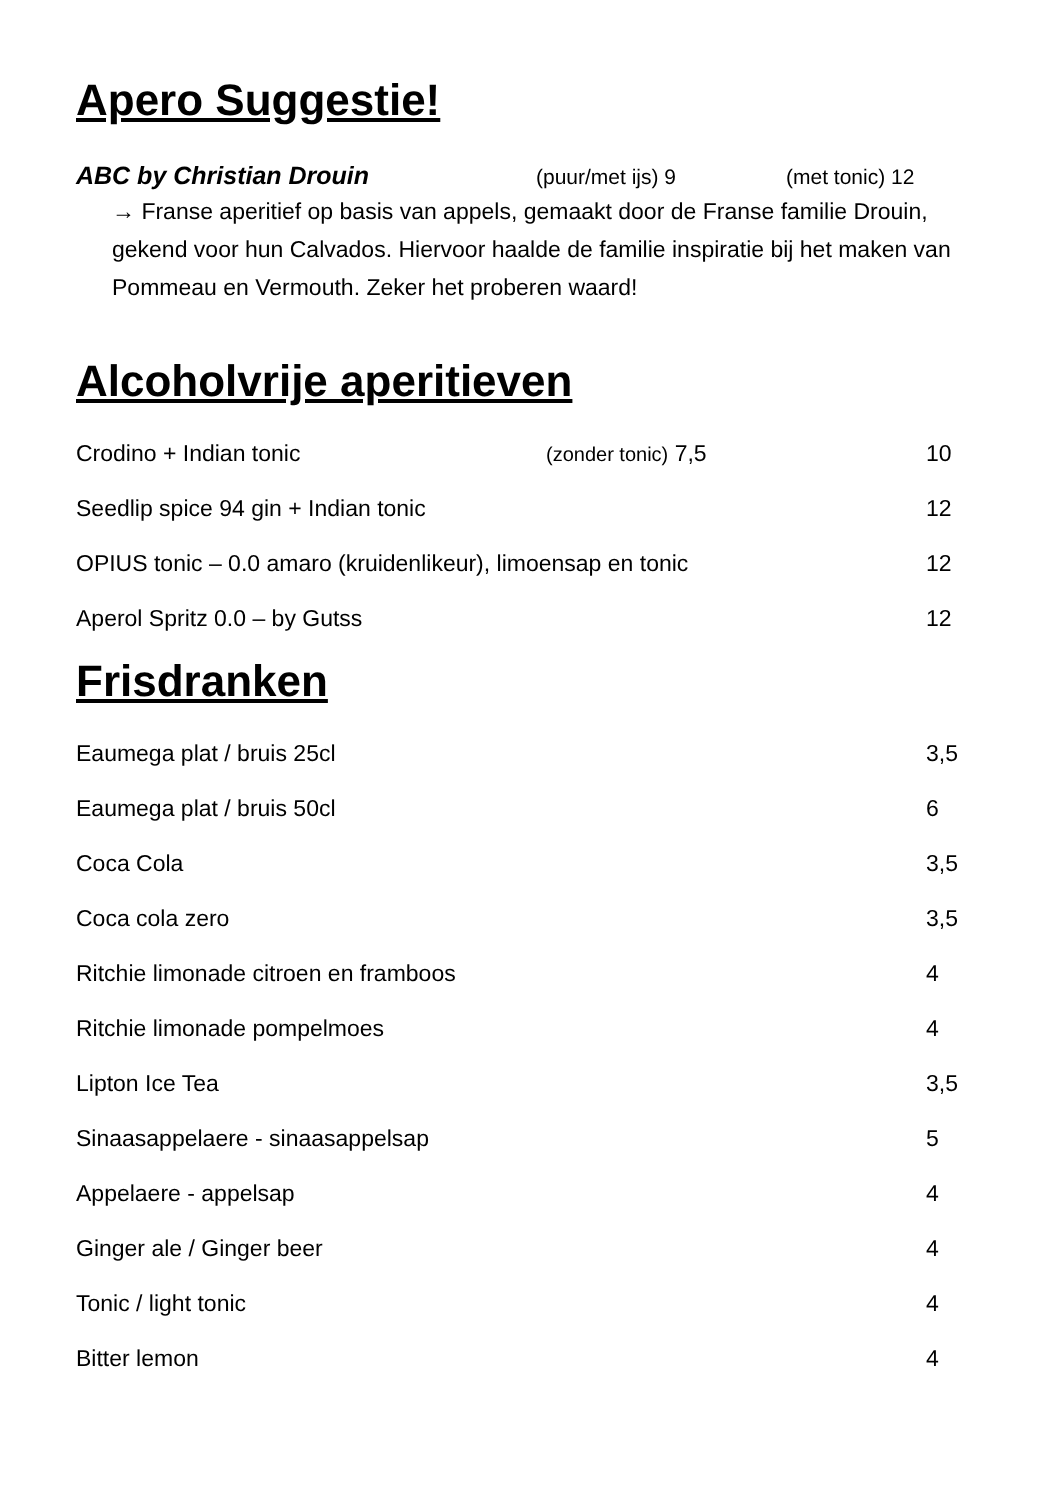Apero Suggestie!
ABC by Christian Drouin (puur/met ijs) 9 (met tonic) 12
→ Franse aperitief op basis van appels, gemaakt door de Franse familie Drouin, gekend voor hun Calvados. Hiervoor haalde de familie inspiratie bij het maken van Pommeau en Vermouth. Zeker het proberen waard!
Alcoholvrije aperitieven
| Crodino + Indian tonic | (zonder tonic) 7,5 | 10 |
| Seedlip spice 94 gin + Indian tonic | | 12 |
| OPIUS tonic – 0.0 amaro (kruidenlikeur), limoensap en tonic | | 12 |
| Aperol Spritz 0.0 – by Gutss | | 12 |
Frisdranken
| Eaumega plat / bruis 25cl | 3,5 |
| Eaumega plat / bruis 50cl | 6 |
| Coca Cola | 3,5 |
| Coca cola zero | 3,5 |
| Ritchie limonade citroen en framboos | 4 |
| Ritchie limonade pompelmoes | 4 |
| Lipton Ice Tea | 3,5 |
| Sinaasappelaere - sinaasappelsap | 5 |
| Appelaere - appelsap | 4 |
| Ginger ale / Ginger beer | 4 |
| Tonic / light tonic | 4 |
| Bitter lemon | 4 |